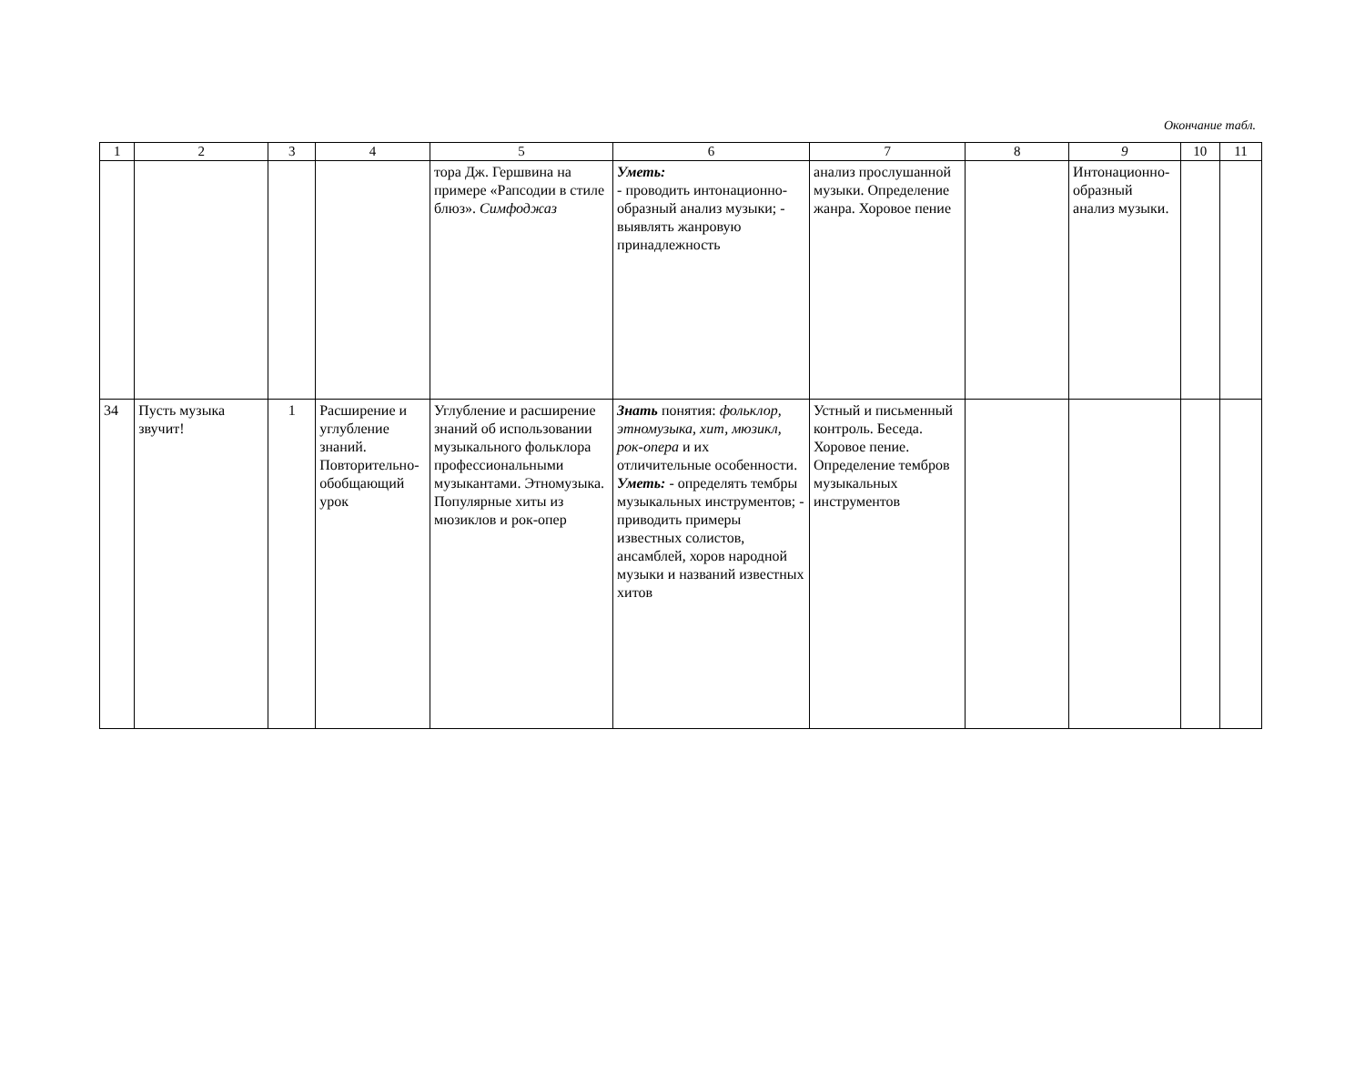Окончание табл.
| 1 | 2 | 3 | 4 | 5 | 6 | 7 | 8 | 9 | 10 | 11 |
| --- | --- | --- | --- | --- | --- | --- | --- | --- | --- | --- |
| | | | | тора Дж. Гершвина на примере «Рапсодии в стиле блюз». Симфоджаз | Уметь: - проводить интонационно-образный анализ музыки; - выявлять жанровую принадлежность | анализ прослушанной музыки. Определение жанра. Хоровое пение | | Интонационно-образный анализ музыки. | | |
| 34 | Пусть музыка звучит! | 1 | Расширение и углубление знаний. Повторительно-обобщающий урок | Углубление и расширение знаний об использовании музыкального фольклора профессиональными музыкантами. Этномузыка. Популярные хиты из мюзиклов и рок-опер | Знать понятия: фольклор, этномузыка, хит, мюзикл, рок-опера и их отличительные особенности. Уметь: - определять тембры музыкальных инструментов; - приводить примеры известных солистов, ансамблей, хоров народной музыки и названий известных хитов | Устный и письменный контроль. Беседа. Хоровое пение. Определение тембров музыкальных инструментов | | | | |